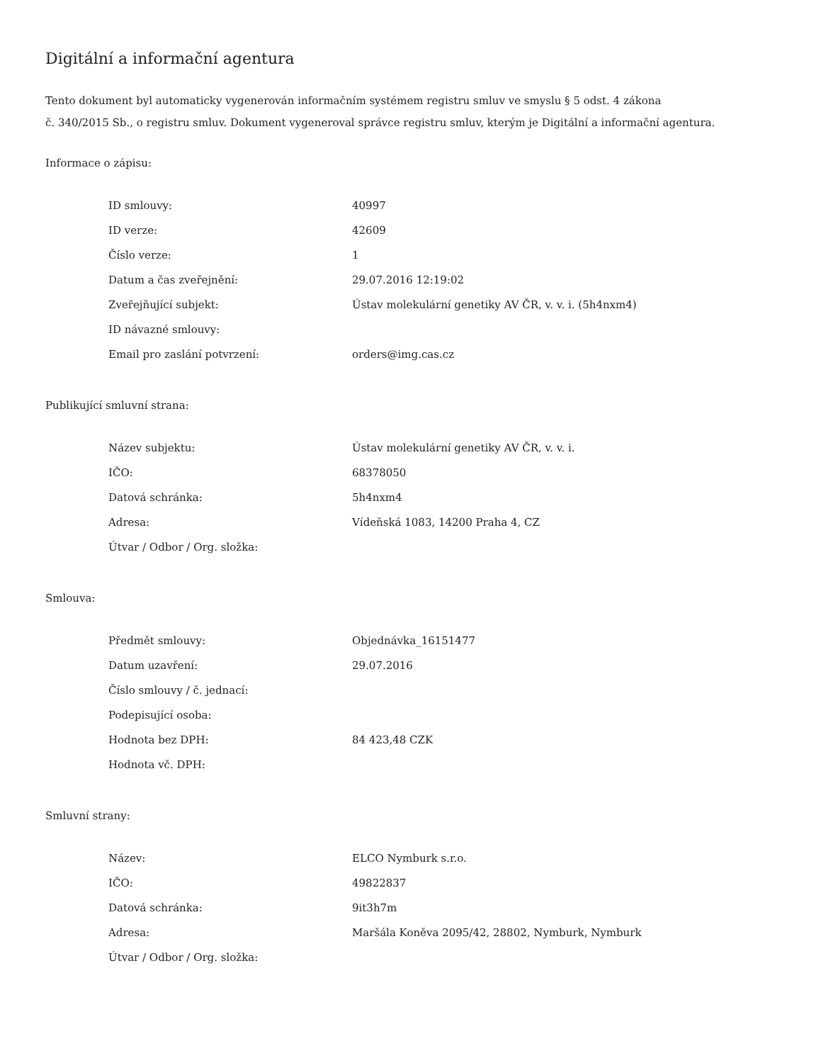Digitální a informační agentura
Tento dokument byl automaticky vygenerován informačním systémem registru smluv ve smyslu § 5 odst. 4 zákona
č. 340/2015 Sb., o registru smluv. Dokument vygeneroval správce registru smluv, kterým je Digitální a informační agentura.
Informace o zápisu:
| ID smlouvy: | 40997 |
| ID verze: | 42609 |
| Číslo verze: | 1 |
| Datum a čas zveřejnění: | 29.07.2016 12:19:02 |
| Zveřejňující subjekt: | Ústav molekulární genetiky AV ČR, v. v. i. (5h4nxm4) |
| ID návazné smlouvy: | |
| Email pro zaslání potvrzení: | orders@img.cas.cz |
Publikující smluvní strana:
| Název subjektu: | Ústav molekulární genetiky AV ČR, v. v. i. |
| IČO: | 68378050 |
| Datová schránka: | 5h4nxm4 |
| Adresa: | Vídeňská 1083, 14200 Praha 4, CZ |
| Útvar / Odbor / Org. složka: | |
Smlouva:
| Předmět smlouvy: | Objednávka_16151477 |
| Datum uzavření: | 29.07.2016 |
| Číslo smlouvy / č. jednací: | |
| Podepisující osoba: | |
| Hodnota bez DPH: | 84 423,48 CZK |
| Hodnota vč. DPH: | |
Smluvní strany:
| Název: | ELCO Nymburk s.r.o. |
| IČO: | 49822837 |
| Datová schránka: | 9it3h7m |
| Adresa: | Maršála Koněva 2095/42, 28802, Nymburk, Nymburk |
| Útvar / Odbor / Org. složka: | |